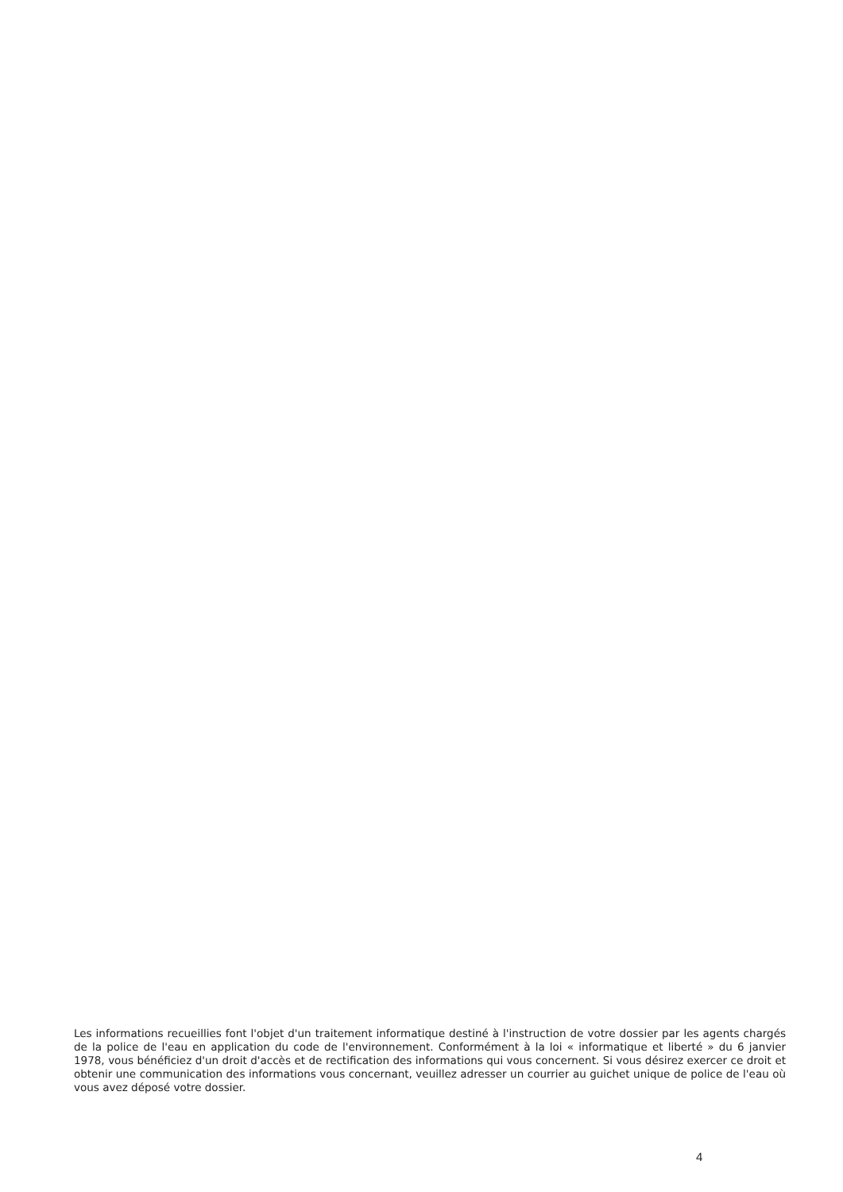Les informations recueillies font l'objet d'un traitement informatique destiné à l'instruction de votre dossier par les agents chargés de la police de l'eau en application du code de l'environnement. Conformément à la loi « informatique et liberté » du 6 janvier 1978, vous bénéficiez d'un droit d'accès et de rectification des informations qui vous concernent. Si vous désirez exercer ce droit et obtenir une communication des informations vous concernant, veuillez adresser un courrier au guichet unique de police de l'eau où vous avez déposé votre dossier.
4